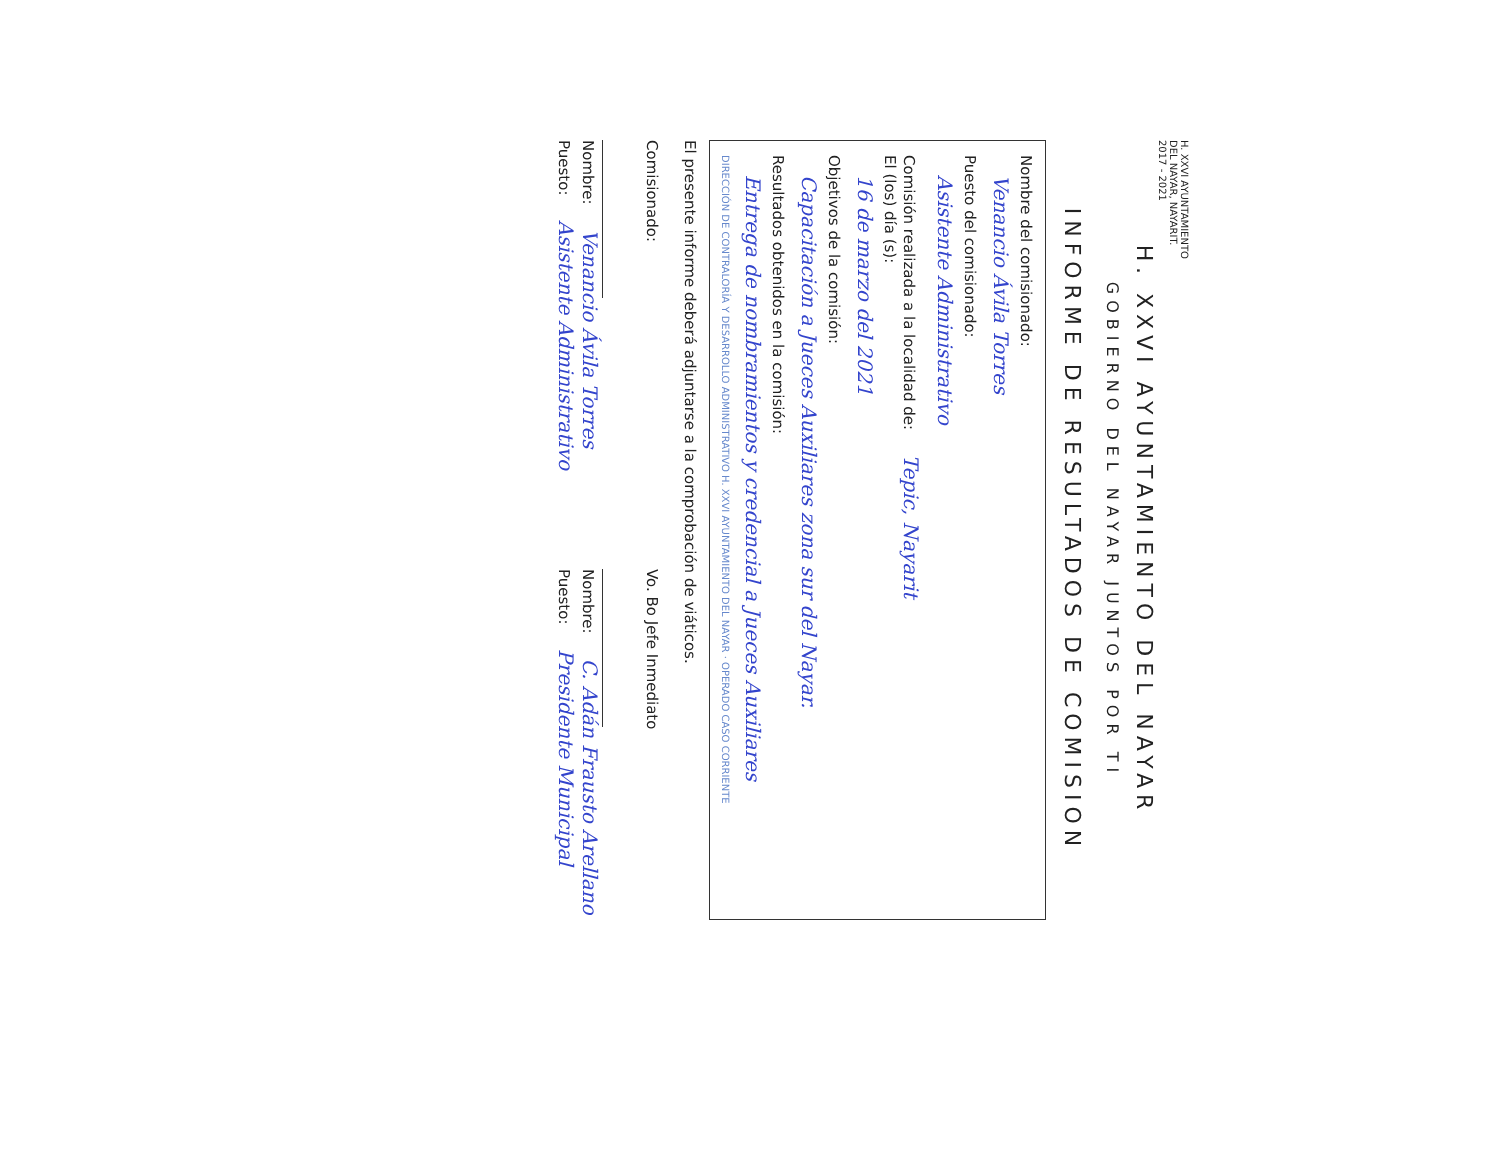H. XXVI AYUNTAMIENTO DEL NAYAR, NAYARIT. 2017 - 2021
H. XXVI AYUNTAMIENTO DEL NAYAR
GOBIERNO DEL NAYAR JUNTOS POR TI
INFORME DE RESULTADOS DE COMISION
Nombre del comisionado:
Venancio Ávila Torres
Puesto del comisionado:
Asistente Administrativo
Comisión realizada a la localidad de: Tepic, Nayarit
El (los) día (s):
16 de marzo del 2021
Objetivos de la comisión:
Capacitación a Jueces Auxiliares zona sur del Nayar.
Resultados obtenidos en la comisión:
Entrega de nombramientos y credencial a Jueces Auxiliares
DIRECCIÓN DE CONTRALORÍA Y DESARROLLO ADMINISTRATIVO H. XXVI AYUNTAMIENTO DEL NAYAR · OPERADO CASO CORRIENTE
El presente informe deberá adjuntarse a la comprobación de viáticos.
Comisionado:
Nombre: Venancio Ávila Torres
Puesto: Asistente Administrativo
Vo. Bo Jefe Inmediato
Nombre: C. Adán Frausto Arellano
Puesto: Presidente Municipal